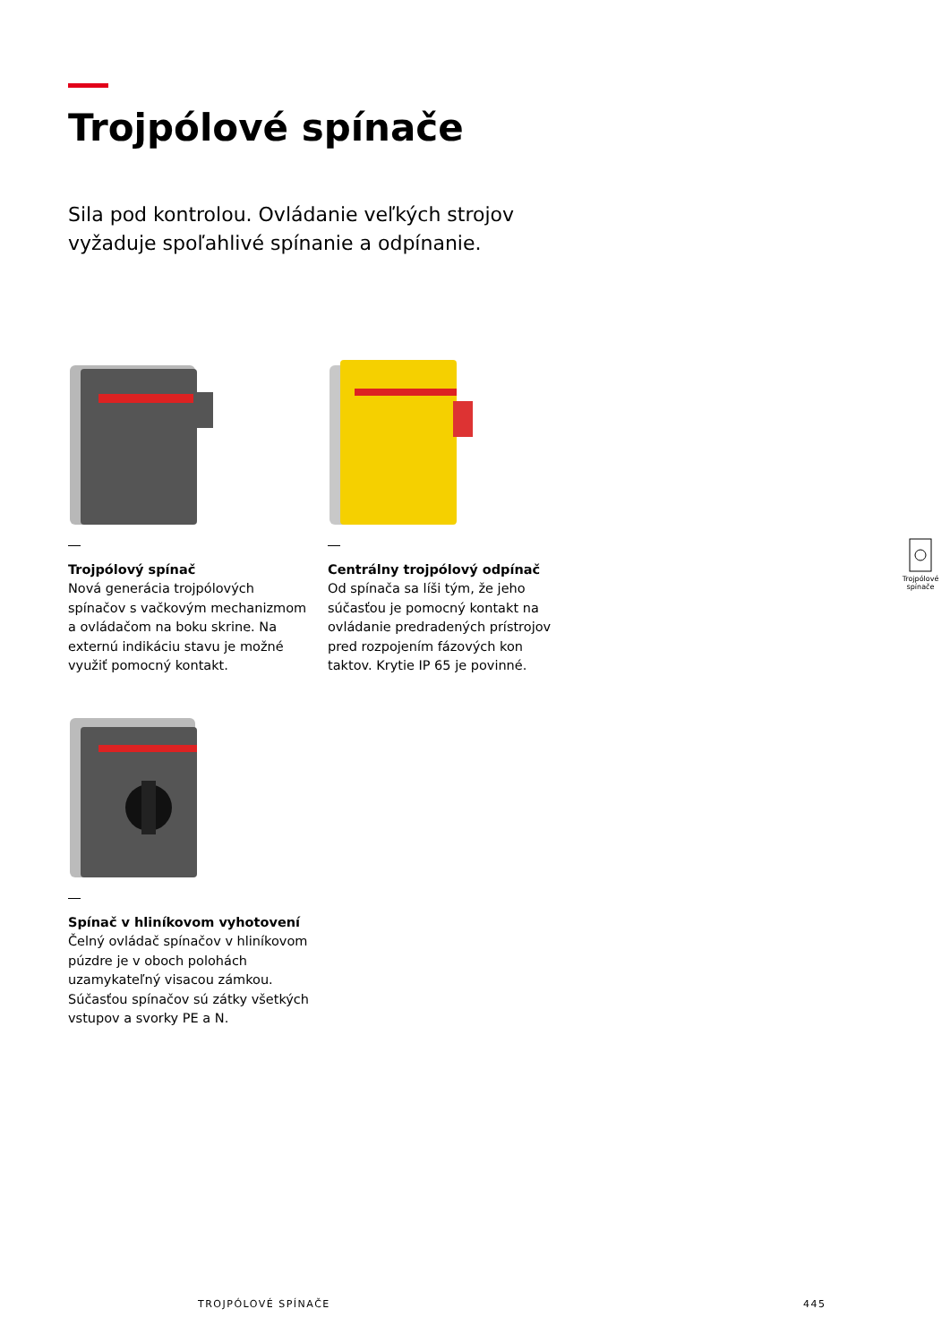Trojpólové spínače
Sila pod kontrolou. Ovládanie veľkých strojov vyžaduje spoľahlivé spínanie a odpínanie.
Trojpólový spínač
Nová generácia trojpólových spínačov s vačkovým mechanizmom a ovládačom na boku skrine. Na externú indikáciu stavu je možné využiť pomocný kontakt.
Centrálny trojpólový odpínač
Od spínača sa líši tým, že jeho súčasťou je pomocný kontakt na ovládanie predradených prístrojov pred rozpojením fázových kon taktov. Krytie IP 65 je povinné.
Spínač v hliníkovom vyhotovení
Čelný ovládač spínačov v hliníkovom púzdre je v oboch polohách uzamykateľný visacou zámkou. Súčasťou spínačov sú zátky všetkých vstupov a svorky PE a N.
Trojpólové spínače
TROJPÓLOVÉ SPÍNAČE 445